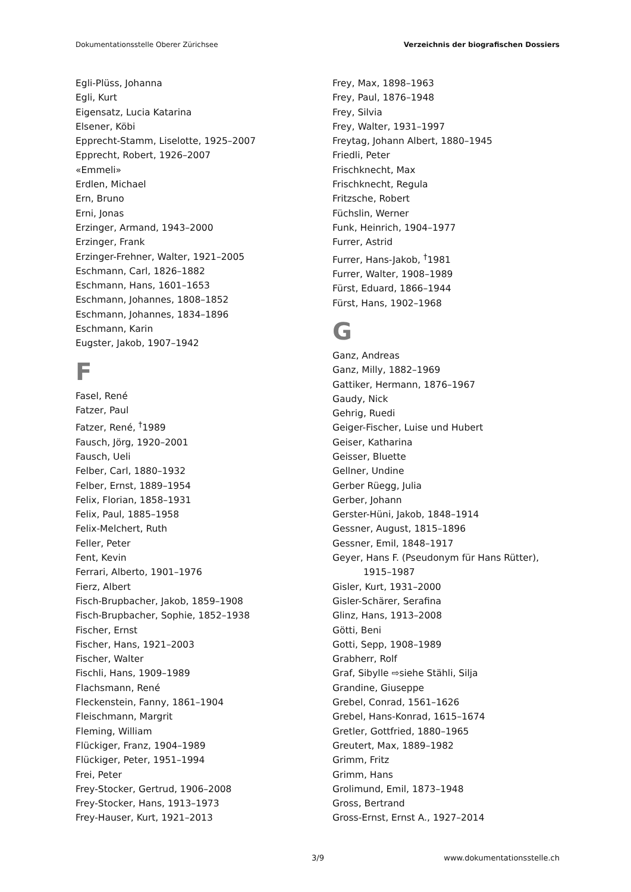Dokumentationsstelle Oberer Zürichsee Verzeichnis der biografischen Dossiers
Egli-Plüss, Johanna
Egli, Kurt
Eigensatz, Lucia Katarina
Elsener, Köbi
Epprecht-Stamm, Liselotte, 1925–2007
Epprecht, Robert, 1926–2007
«Emmeli»
Erdlen, Michael
Ern, Bruno
Erni, Jonas
Erzinger, Armand, 1943–2000
Erzinger, Frank
Erzinger-Frehner, Walter, 1921–2005
Eschmann, Carl, 1826–1882
Eschmann, Hans, 1601–1653
Eschmann, Johannes, 1808–1852
Eschmann, Johannes, 1834–1896
Eschmann, Karin
Eugster, Jakob, 1907–1942
F
Fasel, René
Fatzer, Paul
Fatzer, René, <sup>†</sup>1989
Fausch, Jörg, 1920–2001
Fausch, Ueli
Felber, Carl, 1880–1932
Felber, Ernst, 1889–1954
Felix, Florian, 1858–1931
Felix, Paul, 1885–1958
Felix-Melchert, Ruth
Feller, Peter
Fent, Kevin
Ferrari, Alberto, 1901–1976
Fierz, Albert
Fisch-Brupbacher, Jakob, 1859–1908
Fisch-Brupbacher, Sophie, 1852–1938
Fischer, Ernst
Fischer, Hans, 1921–2003
Fischer, Walter
Fischli, Hans, 1909–1989
Flachsmann, René
Fleckenstein, Fanny, 1861–1904
Fleischmann, Margrit
Fleming, William
Flückiger, Franz, 1904–1989
Flückiger, Peter, 1951–1994
Frei, Peter
Frey-Stocker, Gertrud, 1906–2008
Frey-Stocker, Hans, 1913–1973
Frey-Hauser, Kurt, 1921–2013
Frey, Max, 1898–1963
Frey, Paul, 1876–1948
Frey, Silvia
Frey, Walter, 1931–1997
Freytag, Johann Albert, 1880–1945
Friedli, Peter
Frischknecht, Max
Frischknecht, Regula
Fritzsche, Robert
Füchslin, Werner
Funk, Heinrich, 1904–1977
Furrer, Astrid
Furrer, Hans-Jakob, <sup>†</sup>1981
Furrer, Walter, 1908–1989
Fürst, Eduard, 1866–1944
Fürst, Hans, 1902–1968
G
Ganz, Andreas
Ganz, Milly, 1882–1969
Gattiker, Hermann, 1876–1967
Gaudy, Nick
Gehrig, Ruedi
Geiger-Fischer, Luise und Hubert
Geiser, Katharina
Geisser, Bluette
Gellner, Undine
Gerber Rüegg, Julia
Gerber, Johann
Gerster-Hüni, Jakob, 1848–1914
Gessner, August, 1815–1896
Gessner, Emil, 1848–1917
Geyer, Hans F. (Pseudonym für Hans Rütter),
1915–1987
Gisler, Kurt, 1931–2000
Gisler-Schärer, Serafina
Glinz, Hans, 1913–2008
Götti, Beni
Gotti, Sepp, 1908–1989
Grabherr, Rolf
Graf, Sibylle ⇨siehe Stähli, Silja
Grandine, Giuseppe
Grebel, Conrad, 1561–1626
Grebel, Hans-Konrad, 1615–1674
Gretler, Gottfried, 1880–1965
Greutert, Max, 1889–1982
Grimm, Fritz
Grimm, Hans
Grolimund, Emil, 1873–1948
Gross, Bertrand
Gross-Ernst, Ernst A., 1927–2014
3/9 www.dokumentationsstelle.ch